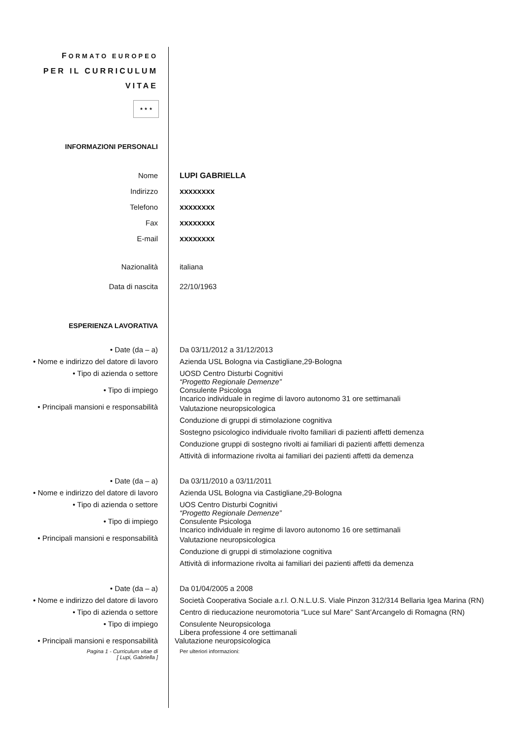FORMATO EUROPEO
PER IL CURRICULUM
VITAE
★ ★ ★
INFORMAZIONI PERSONALI
Nome LUPI GABRIELLA
Indirizzo xxxxxxxx
Telefono xxxxxxxx
Fax xxxxxxxx
E-mail xxxxxxxx
Nazionalità italiana
Data di nascita 22/10/1963
ESPERIENZA LAVORATIVA
• Date (da – a) Da 03/11/2012 a 31/12/2013
• Nome e indirizzo del datore di lavoro
Azienda USL Bologna via Castigliane,29-Bologna
• Tipo di azienda o settore UOSD Centro Disturbi Cognitivi
“Progetto Regionale Demenze”
• Tipo di impiego Consulente Psicologa
Incarico individuale in regime di lavoro autonomo 31 ore settimanali
• Principali mansioni e responsabilità
Valutazione neuropsicologica
Conduzione di gruppi di stimolazione cognitiva
Sostegno psicologico individuale rivolto familiari di pazienti affetti demenza
Conduzione gruppi di sostegno rivolti ai familiari di pazienti affetti demenza
Attività di informazione rivolta ai familiari dei pazienti affetti da demenza
• Date (da – a) Da 03/11/2010 a 03/11/2011
• Nome e indirizzo del datore di lavoro
Azienda USL Bologna via Castigliane,29-Bologna
• Tipo di azienda o settore UOS Centro Disturbi Cognitivi
“Progetto Regionale Demenze”
• Tipo di impiego Consulente Psicologa
Incarico individuale in regime di lavoro autonomo 16 ore settimanali
• Principali mansioni e responsabilità
Valutazione neuropsicologica
Conduzione di gruppi di stimolazione cognitiva
Attività di informazione rivolta ai familiari dei pazienti affetti da demenza
• Date (da – a) Da 01/04/2005 a 2008
• Nome e indirizzo del datore di lavoro
Società Cooperativa Sociale a.r.l. O.N.L.U.S. Viale Pinzon 312/314 Bellaria Igea Marina (RN)
• Tipo di azienda o settore Centro di rieducazione neuromotoria “Luce sul Mare” Sant’Arcangelo di Romagna (RN)
• Tipo di impiego Consulente Neuropsicologa
Libera professione 4 ore settimanali
• Principali mansioni e responsabilità
Valutazione neuropsicologica
Pagina 1 - Curriculum vitae di
[ Lupi, Gabriella ]
Per ulteriori informazioni: